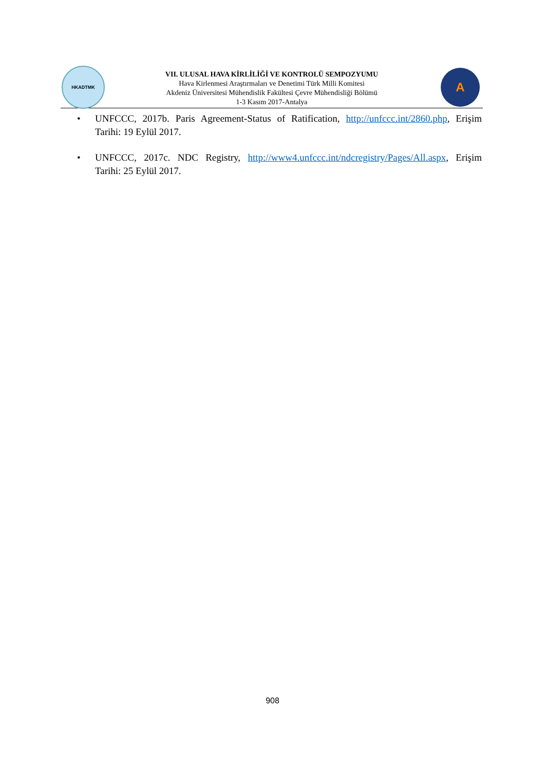HKADTMK
VII. ULUSAL HAVA KİRLİLİĞİ VE KONTROLÜ SEMPOZYUMU
Hava Kirlenmesi Araştırmaları ve Denetimi Türk Milli Komitesi
Akdeniz Üniversitesi Mühendislik Fakültesi Çevre Mühendisliği Bölümü
1-3 Kasım 2017-Antalya
A
• UNFCCC, 2017b. Paris Agreement-Status of Ratification, http://unfccc.int/2860.php, Erişim Tarihi: 19 Eylül 2017.
• UNFCCC, 2017c. NDC Registry, http://www4.unfccc.int/ndcregistry/Pages/All.aspx, Erişim Tarihi: 25 Eylül 2017.
908